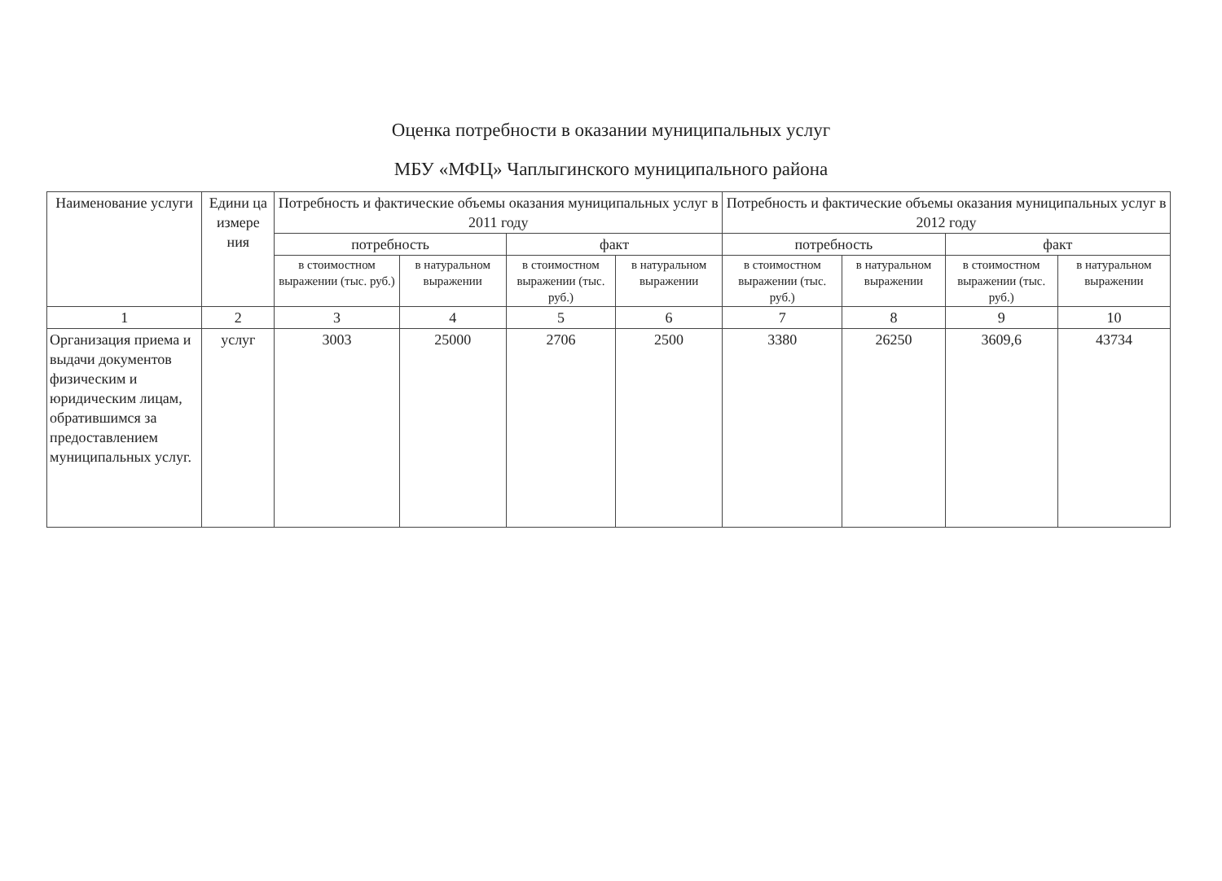Оценка потребности в оказании муниципальных услуг
МБУ «МФЦ» Чаплыгинского муниципального района
| Наименование услуги | Едини ца измере ния | Потребность и фактические объемы оказания муниципальных услуг в 2011 году | | | | Потребность и фактические объемы оказания муниципальных услуг в 2012 году | | | |
| --- | --- | --- | --- | --- | --- | --- | --- | --- | --- |
| | | потребность | | факт | | потребность | | факт | |
| | | в стоимостном выражении (тыс. руб.) | в натуральном выражении | в стоимостном выражении (тыс. руб.) | в натуральном выражении | в стоимостном выражении (тыс. руб.) | в натуральном выражении | в стоимостном выражении (тыс. руб.) | в натуральном выражении |
| 1 | 2 | 3 | 4 | 5 | 6 | 7 | 8 | 9 | 10 |
| Организация приема и выдачи документов физическим и юридическим лицам, обратившимся за предоставлением муниципальных услуг. | услуг | 3003 | 25000 | 2706 | 2500 | 3380 | 26250 | 3609,6 | 43734 |